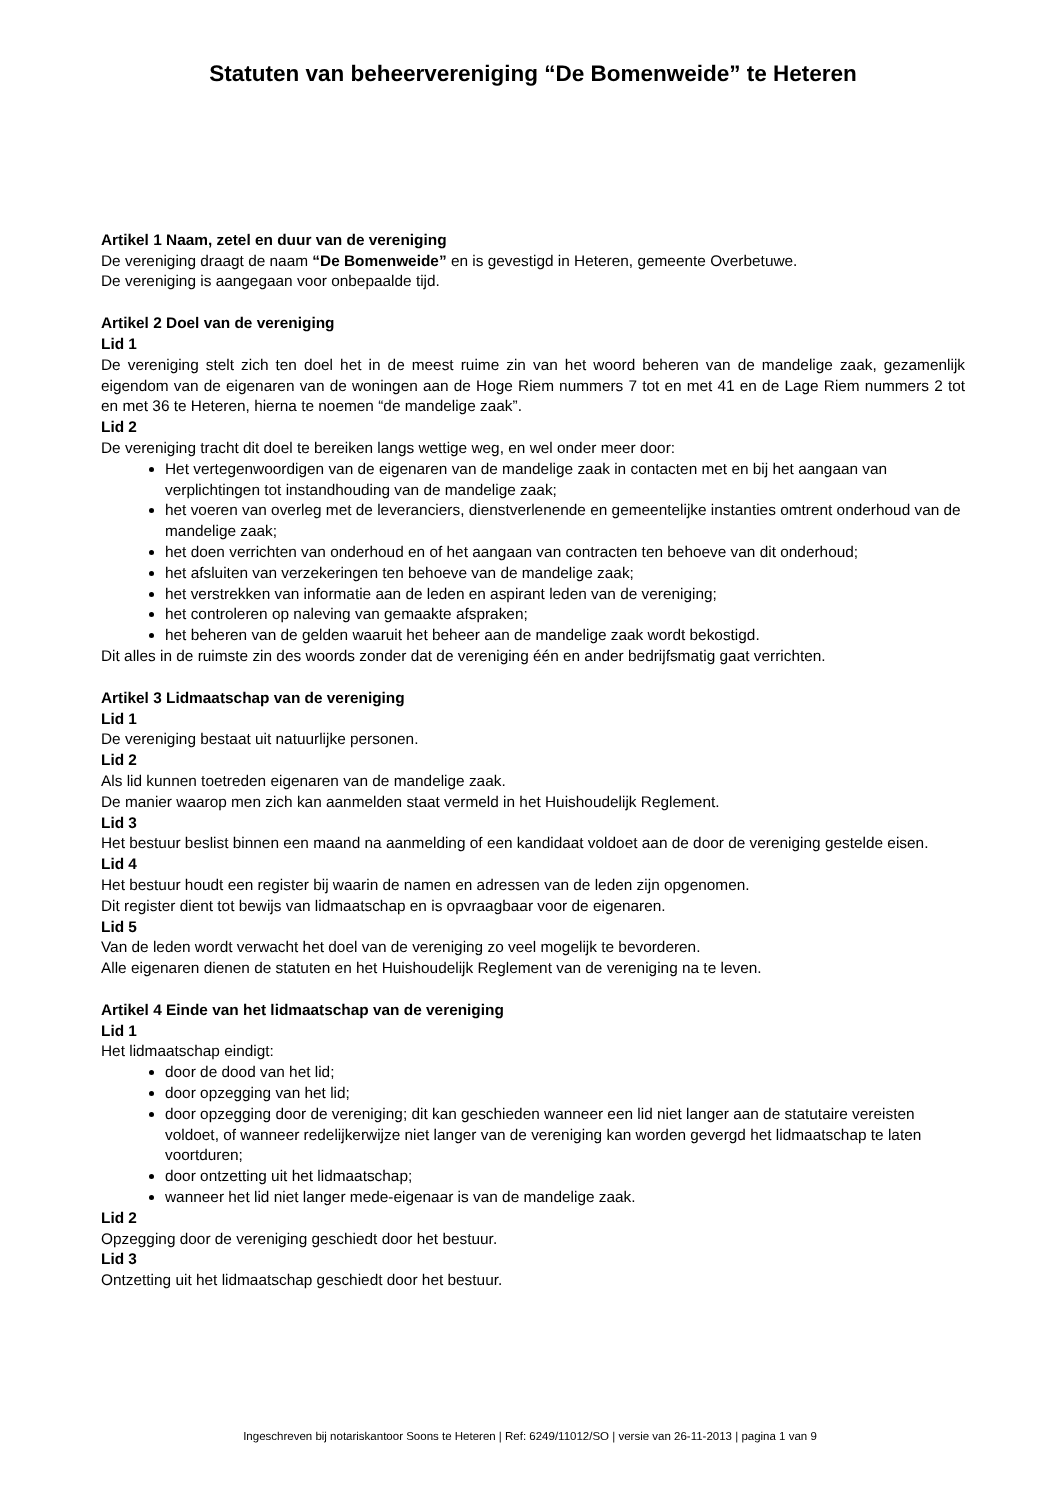Statuten van beheervereniging “De Bomenweide” te Heteren
Artikel 1 Naam, zetel en duur van de vereniging
De vereniging draagt de naam “De Bomenweide” en is gevestigd in Heteren, gemeente Overbetuwe.
De vereniging is aangegaan voor onbepaalde tijd.
Artikel 2 Doel van de vereniging
Lid 1
De vereniging stelt zich ten doel het in de meest ruime zin van het woord beheren van de mandelige zaak, gezamenlijk eigendom van de eigenaren van de woningen aan de Hoge Riem nummers 7 tot en met 41 en de Lage Riem nummers 2 tot en met 36 te Heteren, hierna te noemen “de mandelige zaak”.
Lid 2
De vereniging tracht dit doel te bereiken langs wettige weg, en wel onder meer door:
Het vertegenwoordigen van de eigenaren van de mandelige zaak in contacten met en bij het aangaan van verplichtingen tot instandhouding van de mandelige zaak;
het voeren van overleg met de leveranciers, dienstverlenende en gemeentelijke instanties omtrent onderhoud van de mandelige zaak;
het doen verrichten van onderhoud en of het aangaan van contracten ten behoeve van dit onderhoud;
het afsluiten van verzekeringen ten behoeve van de mandelige zaak;
het verstrekken van informatie aan de leden en aspirant leden van de vereniging;
het controleren op naleving van gemaakte afspraken;
het beheren van de gelden waaruit het beheer aan de mandelige zaak wordt bekostigd.
Dit alles in de ruimste zin des woords zonder dat de vereniging één en ander bedrijfsmatig gaat verrichten.
Artikel 3 Lidmaatschap van de vereniging
Lid 1
De vereniging bestaat uit natuurlijke personen.
Lid 2
Als lid kunnen toetreden eigenaren van de mandelige zaak.
De manier waarop men zich kan aanmelden staat vermeld in het Huishoudelijk Reglement.
Lid 3
Het bestuur beslist binnen een maand na aanmelding of een kandidaat voldoet aan de door de vereniging gestelde eisen.
Lid 4
Het bestuur houdt een register bij waarin de namen en adressen van de leden zijn opgenomen.
Dit register dient tot bewijs van lidmaatschap en is opvraagbaar voor de eigenaren.
Lid 5
Van de leden wordt verwacht het doel van de vereniging zo veel mogelijk te bevorderen.
Alle eigenaren dienen de statuten en het Huishoudelijk Reglement van de vereniging na te leven.
Artikel 4 Einde van het lidmaatschap van de vereniging
Lid 1
Het lidmaatschap eindigt:
door de dood van het lid;
door opzegging van het lid;
door opzegging door de vereniging; dit kan geschieden wanneer een lid niet langer aan de statutaire vereisten voldoet, of wanneer redelijkerwijze niet langer van de vereniging kan worden gevergd het lidmaatschap te laten voortduren;
door ontzetting uit het lidmaatschap;
wanneer het lid niet langer mede-eigenaar is van de mandelige zaak.
Lid 2
Opzegging door de vereniging geschiedt door het bestuur.
Lid 3
Ontzetting uit het lidmaatschap geschiedt door het bestuur.
Ingeschreven bij notariskantoor Soons te Heteren | Ref: 6249/11012/SO | versie van 26-11-2013 | pagina 1 van 9